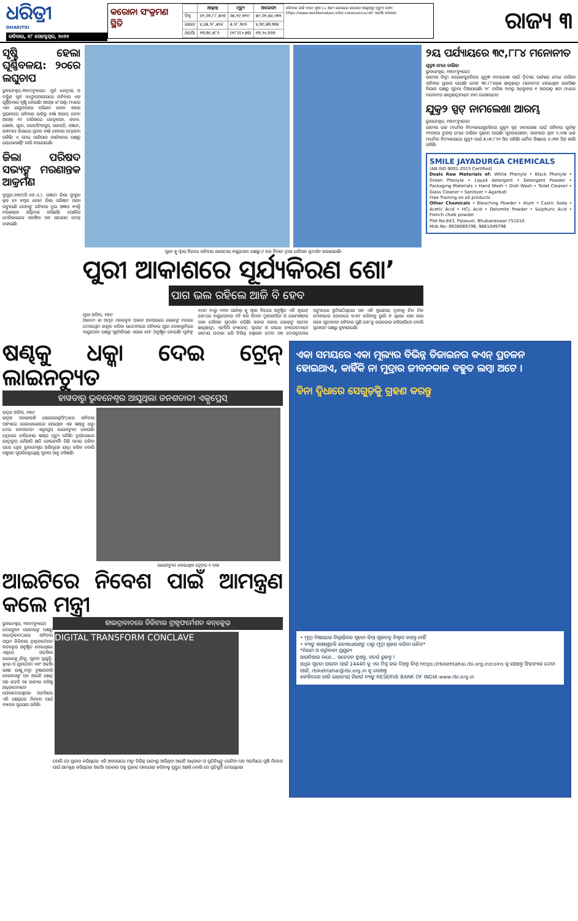ଧରିତ୍ରୀ
DHARITRI
ରବିବାର, ୧୮ ସେପ୍ଟେମ୍ବର, ୨୦୨୨
କରୋନା ସଂକ୍ରମଣ ସ୍ଥିତି
| | ଆକ୍ରାନ୍ତ | ମୃତ୍ୟୁ | ଆରୋଗ୍ୟ |
| --- | --- | --- | --- |
| ବିଶ୍ୱ | ୬୧,୬୭,୮୮,୫୦୭ | ୬୫,୨୯,୭୧୯ | ୫୯,୬୧,୫୪,୦୩୨ |
| ଭାରତ | ୪,୪୫,୨୮,୫୨୪ | ୫,୨୮,୩୦୨ | ୪,୩୯,୫୩,୩୭୪ |
| ଓଡ଼ିଶା | ୧୩,୩୧,୫୮୬ | ୯୧୮୬(+୫୩) | ୧୩,୨୦,୭୬୭ |
ଶନିବାର ରାତି ୧୦ଟା ସୁଦ୍ଧା (+ ଅନ୍ୟ ରୋଗରେ କରୋନା ଆକ୍ରାନ୍ତଙ୍କ ମୃତ୍ୟୁ) ତଥ୍ୟ: https://www.worldometers.info/ coronavirus/ଏବଂ ଓଡ଼ିଶା ସରକାର
ରାଜ୍ୟ ୩
ସୃଷ୍ଟି ହେଲା ଘୂର୍ଣ୍ଣିବଳୟ: ୨୦ରେ ଲଘୁଚାପ
ଭୁବନେଶ୍ୱର,୧୭।୯(ବ୍ୟୁରୋ): ପୂର୍ବ କେନ୍ଦ୍ରୀୟ ଓ ଦକ୍ଷିଣ ପୂର୍ବ ବଙ୍ଗୋପସାଗରରେ ଶନିବାର ଏକ ଘୂର୍ଣ୍ଣିବଳୟ ସୃଷ୍ଟି ହୋଇଛି। ଆସନ୍ତା ୪୮ଘଣ୍ଟା ମଧ୍ୟରେ ଏହା ଲଘୁଚାପରେ ପରିଣତ ହେବ। ଏହାର ପ୍ରଭାବରେ ରବିବାର ରାତିରୁ ବର୍ଷା ଆରମ୍ଭ ହେବ। ଆସନ୍ତା ୧୯ ତାରିଖରେ କେନ୍ଦ୍ରାପଡ଼ା, କଟକ, ଖୋର୍ଦ୍ଧା, ପୁରୀ, ଜଗତସିଂହପୁର, ଗଜପତି, ଗଞ୍ଜାମ, କନ୍ଧମାଳ ଜିଲାରେ ପ୍ରବଳ ବର୍ଷା ହେବାର ସମ୍ଭାବନା ରହିଛି। ଏ ନେଇ ପାଣିପାଗ କାର୍ଯ୍ୟାଳୟ ପକ୍ଷରୁ ୟେଲୋୱାର୍ଣ୍ଣିଂ ଜାରି କରାଯାଇଛି।
ଜିଲା ପରିଷଦ ସଭ୍ୟଙ୍କୁ ମରଣାନ୍ତକ ଆକ୍ରମଣ
ବୁଗୁଡ଼ା,୧୭।୯(ଡି.ଏନ.ଏ.): ଗଞ୍ଜାମ ଜିଲା ବୁଗୁଡ଼ା ବ୍ଲକ ୪୨ ନମ୍ବର ଜୋନ ଜିଲା ପରିଷଦ ସଭ୍ୟ ଗଙ୍ଗାପାଣି ଜେନାଙ୍କୁ ଶନିବାର ଦୁଇ ଅଜ୍ଞାତ ବ୍ୟକ୍ତି ମରଣାନ୍ତକ ଆକ୍ରମଣ କରିଛନ୍ତି। ପୋଲିସ ମେଡିକାଲରେ ପହଞ୍ଚିବା ସହ ଘଟଣାର ତଦନ୍ତ ଚଳାଇଛି।
ପୁରୀ ବ୍ଲୁ ଫ୍ଲାଗ୍ ବିଚ୍‌ରେ ଶନିବାର ଭାରତୀୟ ବାୟୁସେନା ପକ୍ଷରୁ ୯ ହକ୍ ବିମାନ ଦ୍ୱାରା କୌଶଳ ପ୍ରଦର୍ଶନ କରାଯାଇଛି।
ପୁରୀ ଆକାଶରେ ସୂର୍ଯ୍ୟକିରଣ ଶୋ’
ପାଗ ଭଲ ରହିଲେ ଆଜି ବି ହେବ
ପୁରୀ ଅଫିସ, ୧୭।୯
ଆଜାଦୀ କା ଅମୃତ ମହୋତ୍ସବ ପାଳନ ଅବସରରେ ଲୋକଙ୍କ ମନରେ ଦେଶପ୍ରେମ ଜାଗ୍ରତ କରିବା ଉଦ୍ଦେଶ୍ୟରେ ଶନିବାର ପୁରୀ ବେଳାଭୂମିରେ ବାୟୁସେନା ପକ୍ଷରୁ ସୂର୍ଯ୍ୟକିରଣ ଏୟାର ଶୋ’ ଅନୁଷ୍ଠିତ ହୋଇଛି। ପୂର୍ବାହ୍ନ ୧୦ଟା ୨୦ରୁ ୧୧ଟା ପର୍ଯ୍ୟନ୍ତ ବ୍ଲୁ ଫ୍ଲାଗ ବିଚ୍‌ରେ ଅନୁଷ୍ଠିତ ଏହି ଫ୍ଲାଇଟ୍ ଶୋ’ରେ ବାୟୁସେନାର ୯ଟି ହକ୍ ବିମାନ ଦୁଃସାହସିକ ଓ ରୋମାଞ୍ଚକର କଳା କୌଶଳ ପ୍ରଦର୍ଶନ କରିଛି। ହଜାର ହଜାର ଲୋକଙ୍କ ସମେତ ଛାତ୍ରଛାତ୍ରୀ, ଏନ୍‌ସିସି କ୍ୟାଡେଟ୍, ସ୍କାଉଟ୍ ଓ ଗାଇଡ୍ କ୍ୟାଡେଟମାନେ ଜାତୀୟ ପତାକା ଧରି ବିଭିନ୍ନ ସ୍ଲୋଗାନ ଦେବା ସହ ଦେଶାତ୍ମବୋଧ ସଙ୍ଗୀତରେ ଝୁମିଉଠିଥିଲେ। ସହ ଏହି ସ୍ମରଣୀୟ ଦୃଶ୍ୟକୁ ନିଜ ନିଜ ମୋବାଇଲ ଫୋନରେ କଏଦ କରିବାକୁ ଭୁଲି ନ ଥିଲେ। ପାଗ ଭଲ ରହେ ପୁରୀବାସୀ ରବିବାର ପୁଣି ଶୋ’କୁ ଉପଭୋଗ କରିପାରିବେ ବୋଲି ପ୍ରଶାସନ ପକ୍ଷରୁ କୁହାଯାଇଛି।
୨ୟ ପର୍ଯ୍ୟାୟରେ ୩୯,୮୮୪ ମନୋନୀତ
ଯୁକ୍ତ୩ ମେଧା ତାଲିକା
ଭୁବନେଶ୍ୱର, ୧୭।୯(ବ୍ୟୁରୋ)
ରାଜ୍ୟର ଡିଗ୍ରୀ କଲେଜଗୁଡ଼ିକରେ ଯୁକ୍ତ୩ ନାମଲେଖା ପାଇଁ ଦ୍ୱିତୀୟ ପର୍ଯ୍ୟାୟ ମେଧା ତାଲିକା ଶନିବାର ପ୍ରକାଶ ପାଇଛି। ମୋଟ ୩୯,୮୮୪ଜଣ ଛାତ୍ରଛାତ୍ରୀ ମନୋନୀତ ହୋଇଥିବା ଉଚ୍ଚଶିକ୍ଷା ବିଭାଗ ପକ୍ଷରୁ ସୂଚନା ଦିଆଯାଇଛି। ୨୮ ତାରିଖ ୨ଟାରୁ ଅକ୍ଟୋବର ୧ ଅପରାହ୍ନ ୫ଟା ମଧ୍ୟରେ ମନୋନୀତ ଛାତ୍ରଛାତ୍ରୀମାନେ ନାମ ଲେଖାଇବେ।
ଯୁକ୍ତ୨ ସ୍ପଟ୍ ନାମଲେଖା ଆରମ୍ଭ
ଭୁବନେଶ୍ୱର, ୧୭।୯(ବ୍ୟୁରୋ)
ରାଜ୍ୟର ଉଚ୍ଚ ମାଧ୍ୟମିକ ବିଦ୍ୟାଳୟଗୁଡ଼ିକରେ ଯୁକ୍ତ୨ ସ୍ପଟ୍ ନାମଲେଖା ପାଇଁ ଶନିବାର ପୂର୍ବାହ୍ନ ୧୧ଟାରେ ଚୂଡ଼ାନ୍ତ ମେଧା ତାଲିକା ପ୍ରକାଶ ପାଇଛି। ସୂଚନାଯୋଗ୍ୟ, ରାଜ୍ୟରେ ଥିବା ୨,୦୬୫ ଉଚ୍ଚ ମାଧ୍ୟମିକ ବିଦ୍ୟାଳୟରେ ଯୁକ୍ତ୨ ପାଇଁ ୫,୦୭,୮୨୨ ସିଟ୍ ରହିଛି। ଧାର୍ମିକ ଶିକ୍ଷାରେ ୬,୦୩୨ ସିଟ୍ ଖାଲି ରହିଛି।
SMILE JAYADURGA CHEMICALS
(AN ISO 9001-2015 Certified)
Deals Raw Materials of: White Phenyle • Black Phenyle • Green Phenyle • Liquid detergent • Detergent Powder • Packaging Materials • Hand Wash • Dish Wash • Toilet Cleaner • Glass Cleaner • Sanitizer • Agarbati
Free Training on all products
Other Chemicals • Bleaching Powder • Alum • Castic Soda • Acetic Acid • HCL Acid • Dolomite Powder • Sulphuric Acid • French chalk powder
Plot No.843, Palasuni, Bhubaneswar-751010
Mob.No.-9938069796, 9861049796
ଷଣ୍ଢକୁ ଧକ୍କା ଦେଇ ଟ୍ରେନ୍ ଲାଇନଚ୍ୟୁତ
ହାୱଡାରୁ ଭୁବନେଶ୍ୱର ଆସୁଥିଲା ଜନଶତାବ୍ଦୀ ଏକ୍ସପ୍ରେସ୍
ଭଦ୍ରକ ଅଫିସ, ୧୭।୯
ଭଦ୍ରକ ଡଗରାସାହି ଲେଭେଲକ୍ରସିଂଠାରେ ଶନିବାର ସନ୍ଧ୍ୟାରେ ରେଳଧାରଣାରେ ଯାଉଥିବା ଏକ ଷଣ୍ଢକୁ ଧକ୍କା ଦେଇ ଜନଶତାବ୍ଦୀ ଏକ୍ସପ୍ରେସ୍ ଲାଇନଚ୍ୟୁତ ହୋଇଛି। ଟ୍ରେନ୍‌ରେ ଚାପିହୋଇ ଷଣ୍ଢର ମୃତ୍ୟୁ ଘଟିଛି। ଦୁର୍ଘଟଣାରେ ଯାତ୍ରୀଙ୍କର କୌଣସି କ୍ଷତି ହୋଇନାହିଁ। କିଛି ସମୟ ରହିବା ପରେ ଟ୍ରେନ୍ ଭୁବନେଶ୍ୱର ଅଭିମୁଖେ ଯାତ୍ରା କରିବ ବୋଲି ଷ୍ଟେଶନ ସୁପରିଣ୍ଟେଣ୍ଡେଣ୍ଟ ସୁବାସ ସାହୁ କହିଛନ୍ତି।
ଲାଇନଚ୍ୟୁତ ହୋଇଥିବା ଟ୍ରେନ୍‌ର ୨ ଚକା
ଆଇଟିରେ ନିବେଶ ପାଇଁ ଆମନ୍ତ୍ରଣ କଲେ ମନ୍ତ୍ରୀ
ଭୁବନେଶ୍ୱର, ୧୭।୯(ବ୍ୟୁରୋ)
ତେଲଙ୍ଗାନା ସରକାରଙ୍କ ପକ୍ଷରୁ ହାଇଦ୍ରାବାଦଠାରେ ଶନିବାର ସପ୍ତମ ଡିଜିଟାଲ ଟ୍ରାନ୍ସଫର୍ମେଶନ କନ୍‌କ୍ଲେଭ୍ ଅନୁଷ୍ଠିତ ହୋଇଥିଲା। ଏଥିରେ ଓଡ଼ିଶାର ଇଲେକ୍ଟ୍ରୋନିକ୍ସ, ସୂଚନା ପ୍ରଯୁକ୍ତି, କ୍ରୀଡ଼ା ଓ ଯୁବସେବା ଏବଂ ଓଡ଼ିଆ ଭାଷା ରାଷ୍ଟ୍ରମନ୍ତ୍ରୀ ତୁଷାରକାନ୍ତି ବେହେରାଙ୍କ ସହ ଆଇଟି କ୍ଷେତ୍ର ସହ ଜଡ଼ିତ ୧୫ ରାଜ୍ୟର ବରିଷ୍ଠ ଅଧିକାରୀମାନେ ଯୋଗଦେଇଥିଲେ। ଓଡ଼ିଶାରେ ଏହି କ୍ଷେତ୍ରରେ ନିବେଶ ପାଇଁ ବ୍ୟାପକ ସୁଯୋଗ ରହିଛି।
ହାଇଦ୍ରାବାଦରେ ଡିଜିଟାଲ ଟ୍ରାନ୍ସଫର୍ମେଶନ କନ୍‌କ୍ଲେଭ୍
DIGITAL TRANSFORM CONCLAVE
ବୋଲି ସେ ପ୍ରକାଶ କରିଥିଲେ। ଏହି ଅବସରରେ ମନ୍ତ୍ରୀ ବିଭିନ୍ନ ରାଜ୍ୟରୁ ଆସିଥିବା ଆଇଟି ଅଧିକାରୀ ଓ ପ୍ରତିନିଧିଙ୍କୁ ଭେଟିବା ସହ ଓଡ଼ିଶାରେ ପୁଞ୍ଜି ନିବେଶ ପାଇଁ ଆମନ୍ତ୍ରଣ କରିଥିଲେ। ଓଡ଼ିଶା ସରକାର ସବୁ ପ୍ରକାର ସହଯୋଗ କରିବାକୁ ପ୍ରସ୍ତୁତ ଅଛନ୍ତି ବୋଲି ସେ ପ୍ରତିଶ୍ରୁତି ଦେଇଥିଲେ।
ଏକା ସମୟରେ ଏକା ମୂଲ୍ୟର ବିଭିନ୍ନ ଡିଜାଇନର କଏନ୍ ପ୍ରଚଳନ ହୋଇଥାଏ, କାହିଁକି ନା ମୁଦ୍ରାର ଜୀବନକାଳ ବହୁତ ଲମ୍ବା ଅଟେ ।
ବିନା ଦ୍ୱିଧାରେ ସେଗୁଡ଼ିକୁ ଗ୍ରହଣ କରନ୍ତୁ
• ମୁଦ୍ରା ବିଷୟରେ ବିଭ୍ରାନ୍ତିକର ସୂଚନା କିମ୍ବା ଗୁଜବକୁ ବିଶ୍ୱାସ କରନ୍ତୁ ନାହିଁ
• ବ୍ୟାଙ୍କ ଶାଖାଗୁଡ଼ିକ ଜନସାଧାରଣଙ୍କ ଠାରୁ ମୁଦ୍ରା ଗ୍ରହଣ କରିବା ଉଚିତ*
*ନିୟମ ଓ ସର୍ତ୍ତାବଳୀ ପ୍ରଯୁଜ୍ୟ
ଆରବିଆଇ କହେ... ସଚେତନ ହୁଅନ୍ତୁ, ସତର୍କ ରୁହନ୍ତୁ !
ଅଧିକ ସୂଚନା ପାଇବା ପାଇଁ 14440 କୁ ଏକ ମିସ୍ଡ କଲ ଦିଅନ୍ତୁ କିମ୍ବା https://rbikehtahai.rbi.org.in/coins କୁ ଯାଆନ୍ତୁ ଫିଡ୍‌ବ୍ୟାକ ଦେବା ପାଇଁ, rbikehtahai@rbi.org.in କୁ ଲେଖନ୍ତୁ
ଜନହିତରେ ଜାରି ଭାରତୀୟ ରିଜର୍ଭ ବ୍ୟାଙ୍କ RESERVE BANK OF INDIA www.rbi.org.in